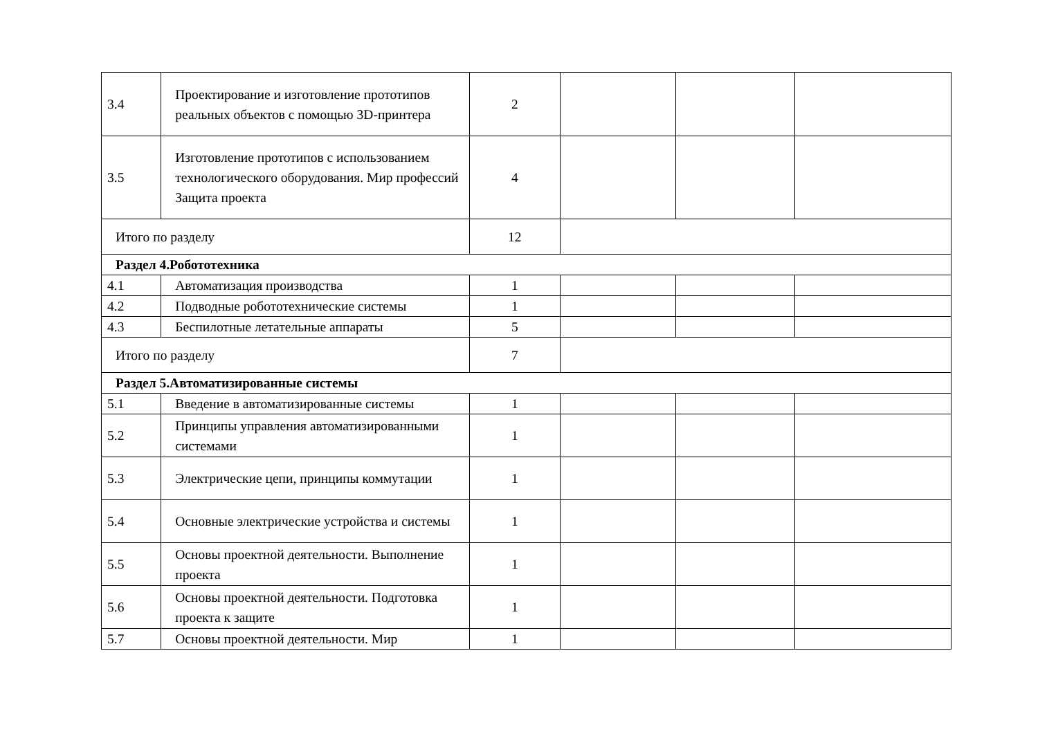| 3.4 | Проектирование и изготовление прототипов реальных объектов с помощью 3D-принтера | 2 | | | |
| 3.5 | Изготовление прототипов с использованием технологического оборудования. Мир профессий Защита проекта | 4 | | | |
| Итого по разделу | | 12 | | | |
| Раздел 4.Робототехника | | | | | |
| 4.1 | Автоматизация производства | 1 | | | |
| 4.2 | Подводные робототехнические системы | 1 | | | |
| 4.3 | Беспилотные летательные аппараты | 5 | | | |
| Итого по разделу | | 7 | | | |
| Раздел 5.Автоматизированные системы | | | | | |
| 5.1 | Введение в автоматизированные системы | 1 | | | |
| 5.2 | Принципы управления автоматизированными системами | 1 | | | |
| 5.3 | Электрические цепи, принципы коммутации | 1 | | | |
| 5.4 | Основные электрические устройства и системы | 1 | | | |
| 5.5 | Основы проектной деятельности. Выполнение проекта | 1 | | | |
| 5.6 | Основы проектной деятельности. Подготовка проекта к защите | 1 | | | |
| 5.7 | Основы проектной деятельности. Мир | 1 | | | |